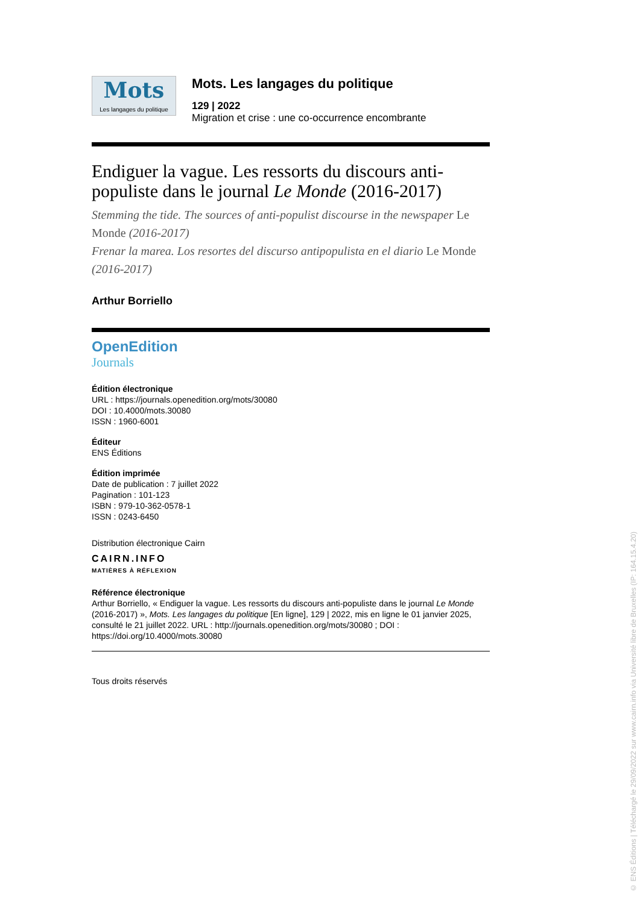Mots
Les langages du politique
Mots. Les langages du politique
129 | 2022
Migration et crise : une co-occurrence encombrante
Endiguer la vague. Les ressorts du discours anti-populiste dans le journal Le Monde (2016-2017)
Stemming the tide. The sources of anti-populist discourse in the newspaper Le Monde (2016-2017)
Frenar la marea. Los resortes del discurso antipopulista en el diario Le Monde (2016-2017)
Arthur Borriello
OpenEdition
Journals
Édition électronique
URL : https://journals.openedition.org/mots/30080
DOI : 10.4000/mots.30080
ISSN : 1960-6001
Éditeur
ENS Éditions
Édition imprimée
Date de publication : 7 juillet 2022
Pagination : 101-123
ISBN : 979-10-362-0578-1
ISSN : 0243-6450
Distribution électronique Cairn
CAIRN.INFO
MATIÈRES À RÉFLEXION
Référence électronique
Arthur Borriello, « Endiguer la vague. Les ressorts du discours anti-populiste dans le journal Le Monde (2016-2017) », Mots. Les langages du politique [En ligne], 129 | 2022, mis en ligne le 01 janvier 2025, consulté le 21 juillet 2022. URL : http://journals.openedition.org/mots/30080 ; DOI : https://doi.org/10.4000/mots.30080
Tous droits réservés
© ENS Éditions | Téléchargé le 29/09/2022 sur www.cairn.info via Université libre de Bruxelles (IP: 164.15.4.20)